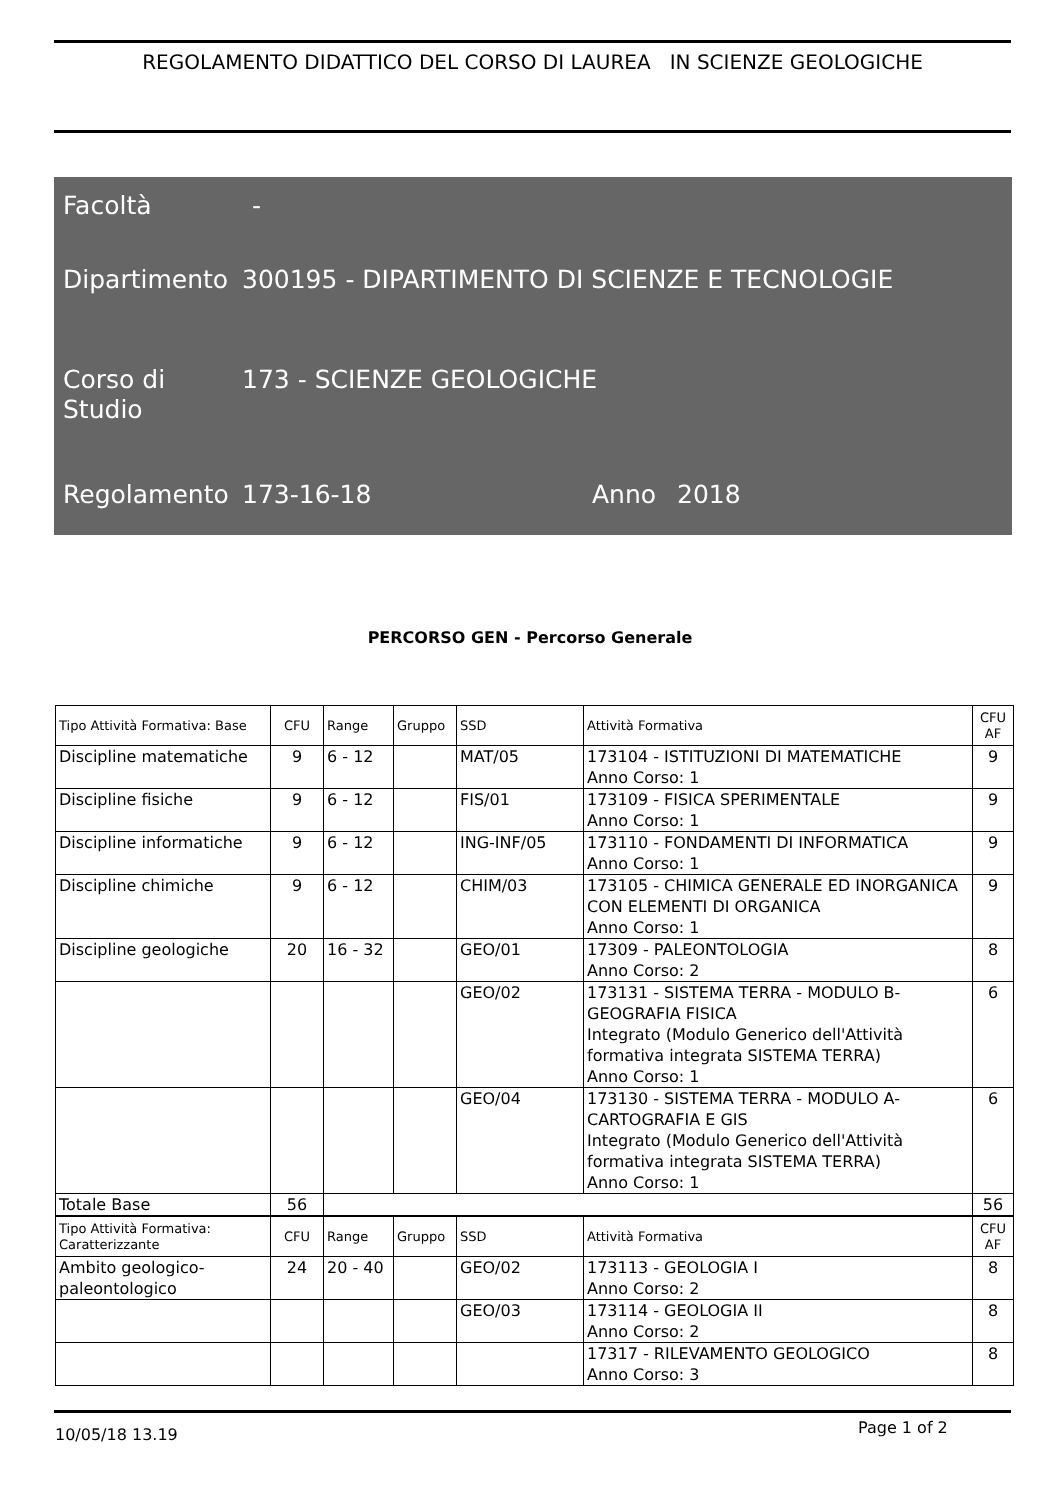REGOLAMENTO DIDATTICO DEL CORSO DI LAUREA IN SCIENZE GEOLOGICHE
Facoltà -
Dipartimento
300195 - DIPARTIMENTO DI SCIENZE E TECNOLOGIE
Corso di
Studio
173 - SCIENZE GEOLOGICHE
Regolamento 173-16-18 Anno 2018
PERCORSO GEN - Percorso Generale
| Tipo Attività Formativa: Base | CFU | Range | Gruppo | SSD | Attività Formativa | CFU AF |
| --- | --- | --- | --- | --- | --- | --- |
| Discipline matematiche | 9 | 6 - 12 | | MAT/05 | 173104 - ISTITUZIONI DI MATEMATICHE Anno Corso: 1 | 9 |
| Discipline fisiche | 9 | 6 - 12 | | FIS/01 | 173109 - FISICA SPERIMENTALE Anno Corso: 1 | 9 |
| Discipline informatiche | 9 | 6 - 12 | | ING-INF/05 | 173110 - FONDAMENTI DI INFORMATICA Anno Corso: 1 | 9 |
| Discipline chimiche | 9 | 6 - 12 | | CHIM/03 | 173105 - CHIMICA GENERALE ED INORGANICA CON ELEMENTI DI ORGANICA Anno Corso: 1 | 9 |
| Discipline geologiche | 20 | 16 - 32 | | GEO/01 | 17309 - PALEONTOLOGIA Anno Corso: 2 | 8 |
| | | | | GEO/02 | 173131 - SISTEMA TERRA - MODULO B-GEOGRAFIA FISICA Integrato (Modulo Generico dell'Attività formativa integrata SISTEMA TERRA) Anno Corso: 1 | 6 |
| | | | | GEO/04 | 173130 - SISTEMA TERRA - MODULO A-CARTOGRAFIA E GIS Integrato (Modulo Generico dell'Attività formativa integrata SISTEMA TERRA) Anno Corso: 1 | 6 |
| Totale Base | 56 | | | | | 56 |
| Tipo Attività Formativa: Caratterizzante | CFU | Range | Gruppo | SSD | Attività Formativa | CFU AF |
| --- | --- | --- | --- | --- | --- | --- |
| Ambito geologico-paleontologico | 24 | 20 - 40 | | GEO/02 | 173113 - GEOLOGIA I Anno Corso: 2 | 8 |
| | | | | GEO/03 | 173114 - GEOLOGIA II Anno Corso: 2 | 8 |
| | | | | | 17317 - RILEVAMENTO GEOLOGICO Anno Corso: 3 | 8 |
10/05/18 13.19 Page 1 of 2